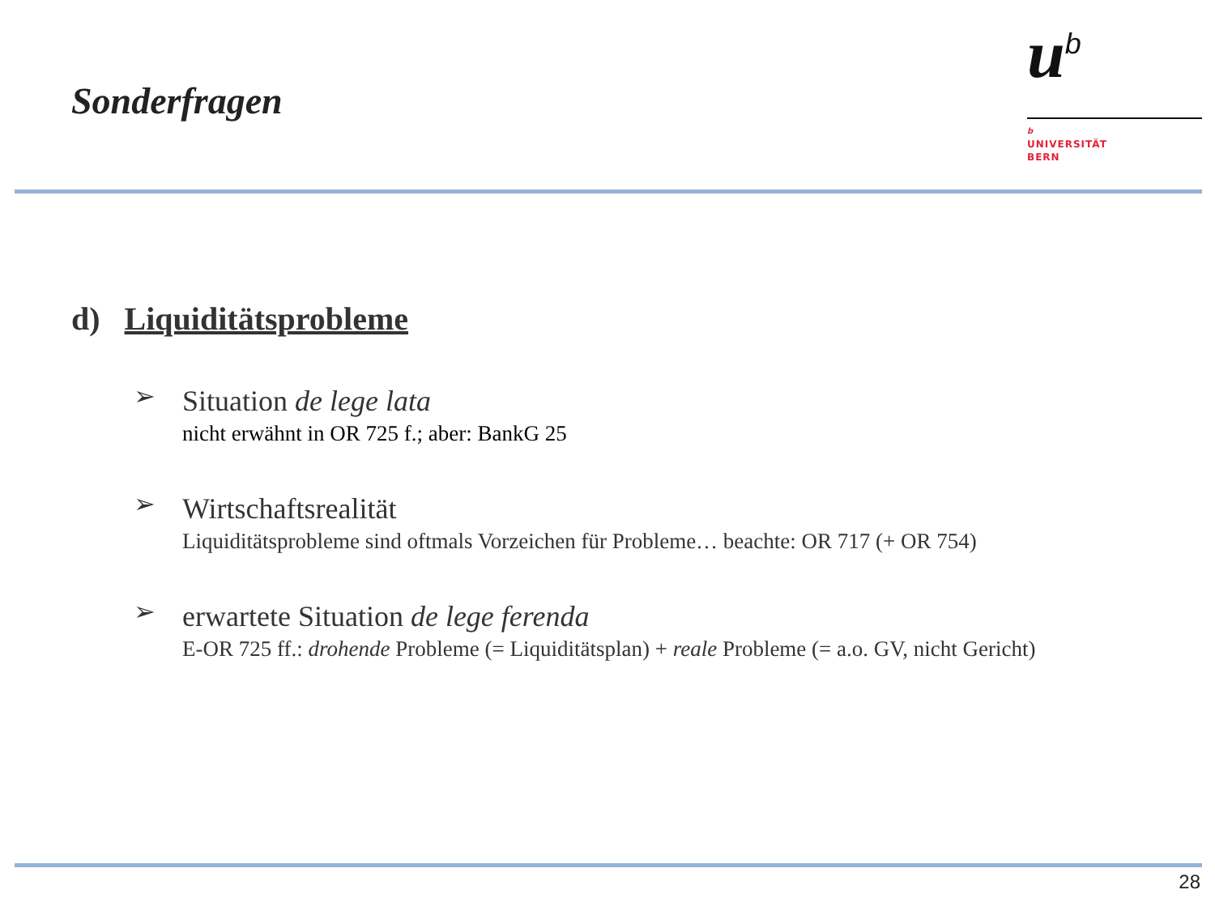Sonderfragen
u<sup>b</sup>
b
UNIVERSITÄT
BERN
d) Liquiditätsprobleme
➢
Situation de lege lata
nicht erwähnt in OR 725 f.; aber: BankG 25
➢
Wirtschaftsrealität
Liquiditätsprobleme sind oftmals Vorzeichen für Probleme… beachte: OR 717 (+ OR 754)
➢
erwartete Situation de lege ferenda
E-OR 725 ff.: drohende Probleme (= Liquiditätsplan) + reale Probleme (= a.o. GV, nicht Gericht)
28